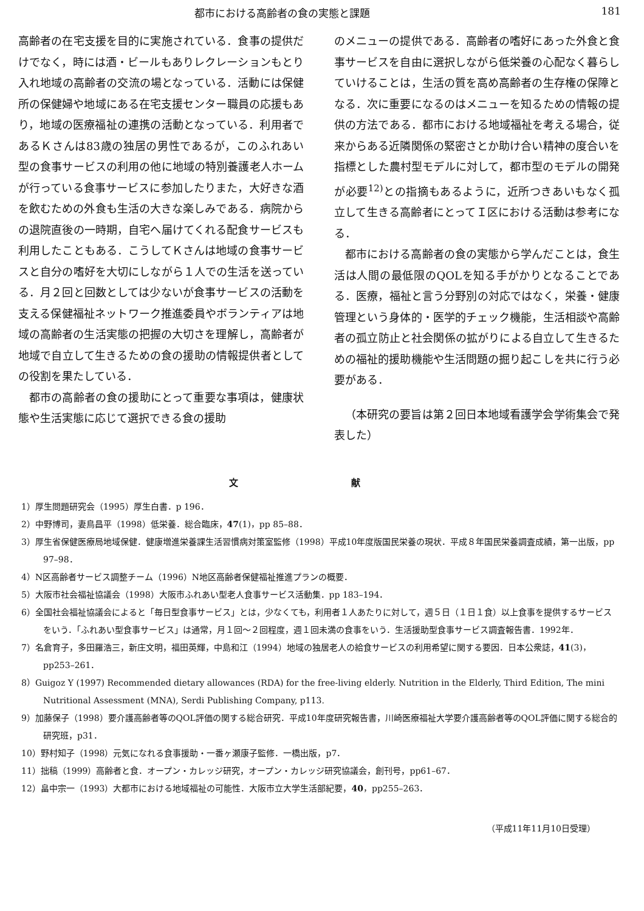都市における高齢者の食の実態と課題 181
高齢者の在宅支援を目的に実施されている．食事の提供だけでなく，時には酒・ビールもありレクレーションもとり入れ地域の高齢者の交流の場となっている．活動には保健所の保健婦や地域にある在宅支援センター職員の応援もあり，地域の医療福祉の連携の活動となっている．利用者であるＫさんは83歳の独居の男性であるが，このふれあい型の食事サービスの利用の他に地域の特別養護老人ホームが行っている食事サービスに参加したりまた，大好きな酒を飲むための外食も生活の大きな楽しみである．病院からの退院直後の一時期，自宅へ届けてくれる配食サービスも利用したこともある．こうしてＫさんは地域の食事サービスと自分の嗜好を大切にしながら１人での生活を送っている．月２回と回数としては少ないが食事サービスの活動を支える保健福祉ネットワーク推進委員やボランティアは地域の高齢者の生活実態の把握の大切さを理解し，高齢者が地域で自立して生きるための食の援助の情報提供者としての役割を果たしている．
都市の高齢者の食の援助にとって重要な事項は，健康状態や生活実態に応じて選択できる食の援助
のメニューの提供である．高齢者の嗜好にあった外食と食事サービスを自由に選択しながら低栄養の心配なく暮らしていけることは，生活の質を高め高齢者の生存権の保障となる．次に重要になるのはメニューを知るための情報の提供の方法である．都市における地域福祉を考える場合，従来からある近隣関係の緊密さとか助け合い精神の度合いを指標とした農村型モデルに対して，都市型のモデルの開発が必要<sup>12)</sup>との指摘もあるように，近所つきあいもなく孤立して生きる高齢者にとってＩ区における活動は参考になる．
都市における高齢者の食の実態から学んだことは，食生活は人間の最低限のQOLを知る手がかりとなることである．医療，福祉と言う分野別の対応ではなく，栄養・健康管理という身体的・医学的チェック機能，生活相談や高齢者の孤立防止と社会関係の拡がりによる自立して生きるための福祉的援助機能や生活問題の掘り起こしを共に行う必要がある．
（本研究の要旨は第２回日本地域看護学会学術集会で発表した）
文 献
1）厚生問題研究会（1995）厚生白書．p 196．
2）中野博司，妻鳥昌平（1998）低栄養．総合臨床，47(1)，pp 85–88．
3）厚生省保健医療局地域保健．健康増進栄養課生活習慣病対策室監修（1998）平成10年度版国民栄養の現状．平成８年国民栄養調査成績，第一出版，pp 97–98．
4）N区高齢者サービス調整チーム（1996）N地区高齢者保健福祉推進プランの概要．
5）大阪市社会福祉協議会（1998）大阪市ふれあい型老人食事サービス活動集．pp 183–194．
6）全国社会福祉協議会によると「毎日型食事サービス」とは，少なくても，利用者１人あたりに対して，週５日（１日１食）以上食事を提供するサービスをいう．「ふれあい型食事サービス」は通常，月１回～２回程度，週１回未満の食事をいう．生活援助型食事サービス調査報告書．1992年．
7）名倉育子，多田羅浩三，新庄文明，福田英輝，中島和江（1994）地域の独居老人の給食サービスの利用希望に関する要因．日本公衆誌，41(3)，pp253–261．
8）Guigoz Y (1997) Recommended dietary allowances (RDA) for the free-living elderly. Nutrition in the Elderly, Third Edition, The mini Nutritional Assessment (MNA), Serdi Publishing Company, p113.
9）加藤保子（1998）要介護高齢者等のQOL評価の関する総合研究．平成10年度研究報告書，川崎医療福祉大学要介護高齢者等のQOL評価に関する総合的研究班，p31．
10）野村知子（1998）元気になれる食事援助・一番ヶ瀬康子監修．一橋出版，p7．
11）拙稿（1999）高齢者と食．オープン・カレッジ研究，オープン・カレッジ研究協議会，創刊号，pp61–67．
12）畠中宗一（1993）大都市における地域福祉の可能性．大阪市立大学生活部紀要，40，pp255–263．
（平成11年11月10日受理）